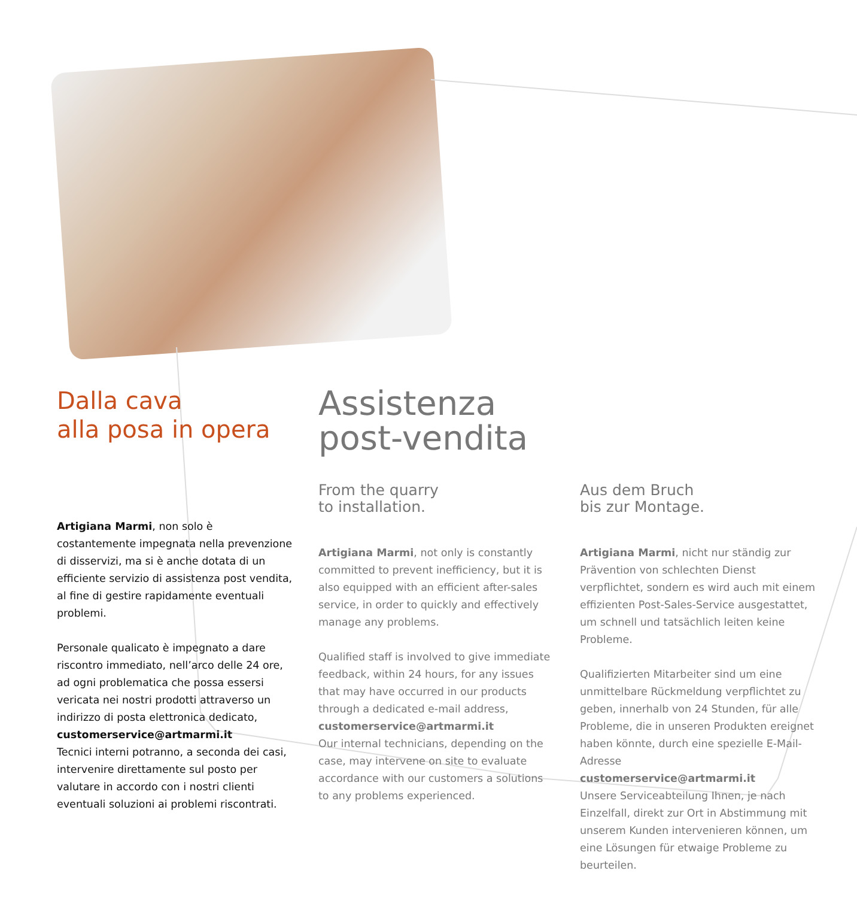Dalla cava
alla posa in opera
Artigiana Marmi, non solo è costantemente impegnata nella prevenzione di disservizi, ma si è anche dotata di un efficiente servizio di assistenza post vendita, al fine di gestire rapidamente eventuali problemi.
Personale qualicato è impegnato a dare riscontro immediato, nell’arco delle 24 ore, ad ogni problematica che possa essersi vericata nei nostri prodotti attraverso un indirizzo di posta elettronica dedicato,
customerservice@artmarmi.it
Tecnici interni potranno, a seconda dei casi, intervenire direttamente sul posto per valutare in accordo con i nostri clienti eventuali soluzioni ai problemi riscontrati.
Assistenza
post-vendita
From the quarry
to installation.
Artigiana Marmi, not only is constantly committed to prevent inefficiency, but it is also equipped with an efficient after-sales service, in order to quickly and effectively manage any problems.
Qualified staff is involved to give immediate feedback, within 24 hours, for any issues that may have occurred in our products through a dedicated e-mail address,
customerservice@artmarmi.it
Our internal technicians, depending on the case, may intervene on site to evaluate accordance with our customers a solutions to any problems experienced.
Aus dem Bruch
bis zur Montage.
Artigiana Marmi, nicht nur ständig zur Prävention von schlechten Dienst verpflichtet, sondern es wird auch mit einem effizienten Post-Sales-Service ausgestattet, um schnell und tatsächlich leiten keine Probleme.
Qualifizierten Mitarbeiter sind um eine unmittelbare Rückmeldung verpflichtet zu geben, innerhalb von 24 Stunden, für alle Probleme, die in unseren Produkten ereignet haben könnte, durch eine spezielle E-Mail-Adresse
customerservice@artmarmi.it
Unsere Serviceabteilung Ihnen, je nach Einzelfall, direkt zur Ort in Abstimmung mit unserem Kunden intervenieren können, um eine Lösungen für etwaige Probleme zu beurteilen.